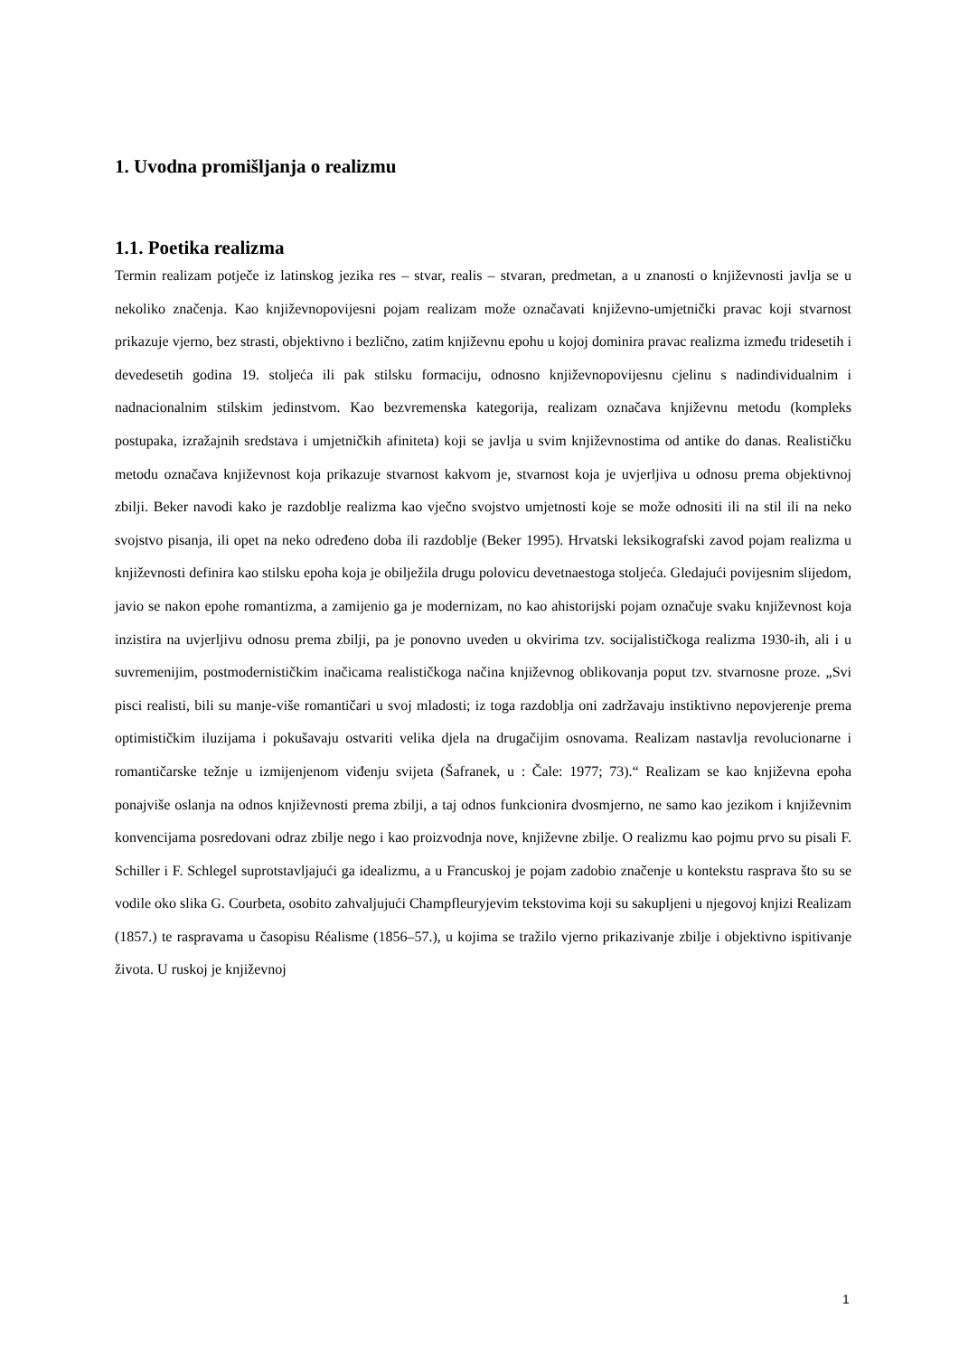1. Uvodna promišljanja o realizmu
1.1. Poetika realizma
Termin realizam potječe iz latinskog jezika res – stvar, realis – stvaran, predmetan, a u znanosti o književnosti javlja se u nekoliko značenja. Kao književnopovijesni pojam realizam može označavati književno-umjetnički pravac koji stvarnost prikazuje vjerno, bez strasti, objektivno i bezlično, zatim književnu epohu u kojoj dominira pravac realizma između tridesetih i devedesetih godina 19. stoljeća ili pak stilsku formaciju, odnosno književnopovijesnu cjelinu s nadindividualnim i nadnacionalnim stilskim jedinstvom. Kao bezvremenska kategorija, realizam označava književnu metodu (kompleks postupaka, izražajnih sredstava i umjetničkih afiniteta) koji se javlja u svim književnostima od antike do danas. Realističku metodu označava književnost koja prikazuje stvarnost kakvom je, stvarnost koja je uvjerljiva u odnosu prema objektivnoj zbilji. Beker navodi kako je razdoblje realizma kao vječno svojstvo umjetnosti koje se može odnositi ili na stil ili na neko svojstvo pisanja, ili opet na neko određeno doba ili razdoblje (Beker 1995). Hrvatski leksikografski zavod pojam realizma u književnosti definira kao stilsku epoha koja je obilježila drugu polovicu devetnaestoga stoljeća. Gledajući povijesnim slijedom, javio se nakon epohe romantizma, a zamijenio ga je modernizam, no kao ahistorijski pojam označuje svaku književnost koja inzistira na uvjerljivu odnosu prema zbilji, pa je ponovno uveden u okvirima tzv. socijalističkoga realizma 1930-ih, ali i u suvremenijim, postmodernističkim inačicama realističkoga načina književnog oblikovanja poput tzv. stvarnosne proze. „Svi pisci realisti, bili su manje-više romantičari u svoj mladosti; iz toga razdoblja oni zadržavaju instiktivno nepovjerenje prema optimističkim iluzijama i pokušavaju ostvariti velika djela na drugačijim osnovama. Realizam nastavlja revolucionarne i romantičarske težnje u izmijenjenom viđenju svijeta (Šafranek, u : Čale: 1977; 73).“ Realizam se kao književna epoha ponajviše oslanja na odnos književnosti prema zbilji, a taj odnos funkcionira dvosmjerno, ne samo kao jezikom i književnim konvencijama posredovani odraz zbilje nego i kao proizvodnja nove, književne zbilje. O realizmu kao pojmu prvo su pisali F. Schiller i F. Schlegel suprotstavljajući ga idealizmu, a u Francuskoj je pojam zadobio značenje u kontekstu rasprava što su se vodile oko slika G. Courbeta, osobito zahvaljujući Champfleuryjevim tekstovima koji su sakupljeni u njegovoj knjizi Realizam (1857.) te raspravama u časopisu Réalisme (1856–57.), u kojima se tražilo vjerno prikazivanje zbilje i objektivno ispitivanje života. U ruskoj je književnoj
1